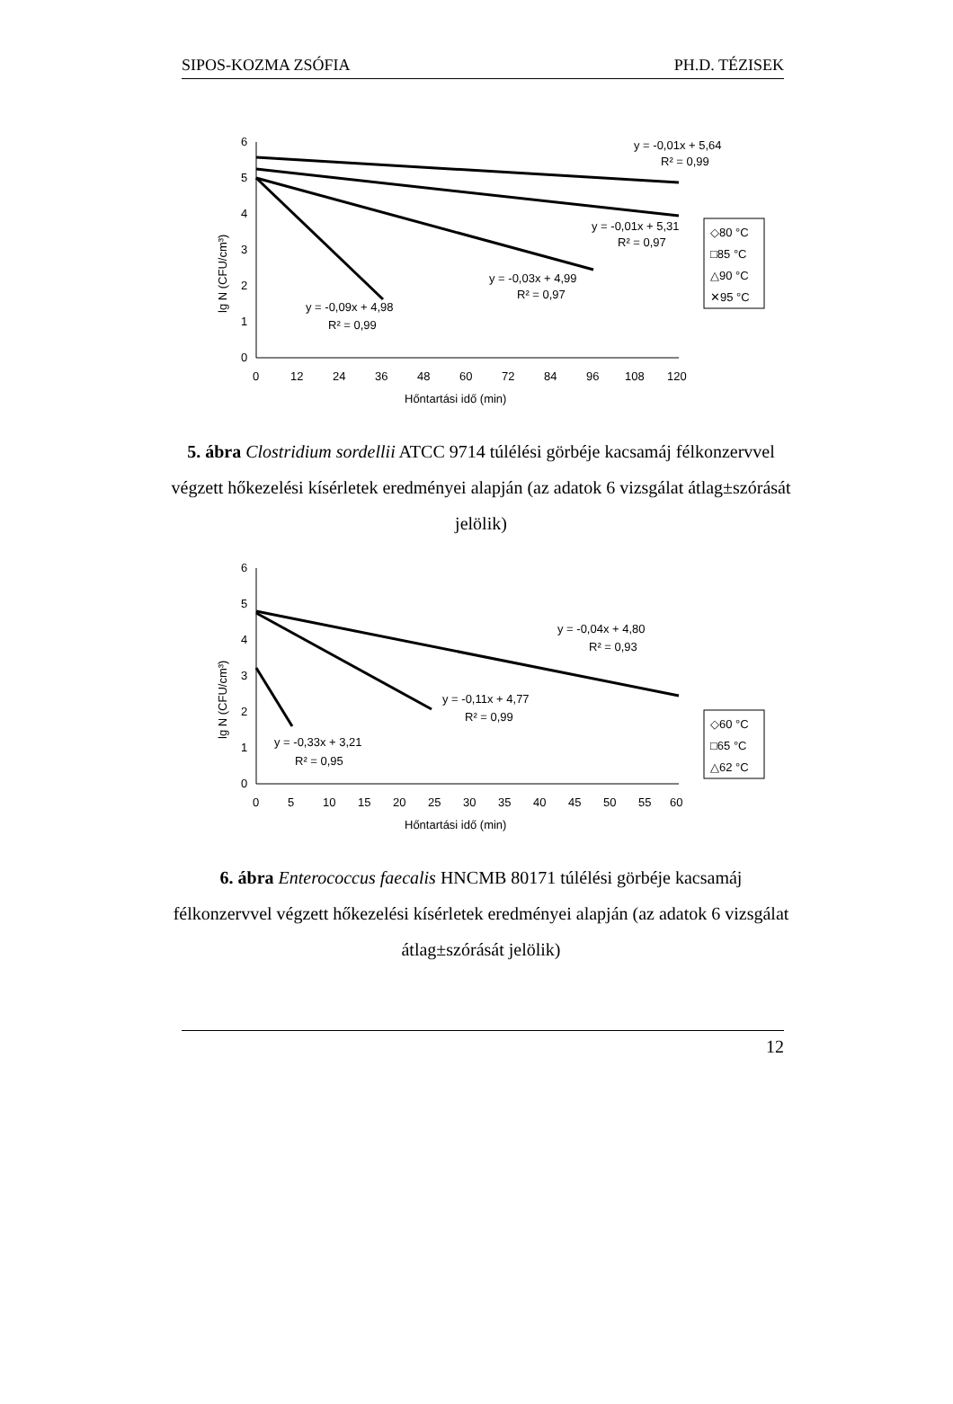SIPOS-KOZMA ZSÓFIA PH.D. TÉZISEK
0
1
2
3
4
5
6
0
12
24
36
48
60
72
84
96
108
120
Hőntartási idő (min)
lg N (CFU/cm³)
y = -0,01x + 5,64
R² = 0,99
y = -0,01x + 5,31
R² = 0,97
y = -0,03x + 4,99
R² = 0,97
y = -0,09x + 4,98
R² = 0,99
◇80 °C
□85 °C
△90 °C
✕95 °C
5. ábra Clostridium sordellii ATCC 9714 túlélési görbéje kacsamáj félkonzervvel végzett hőkezelési kísérletek eredményei alapján (az adatok 6 vizsgálat átlag±szórását jelölik)
0
1
2
3
4
5
6
0
5
10
15
20
25
30
35
40
45
50
55
60
Hőntartási idő (min)
lg N (CFU/cm³)
y = -0,04x + 4,80
R² = 0,93
y = -0,11x + 4,77
R² = 0,99
y = -0,33x + 3,21
R² = 0,95
◇60 °C
□65 °C
△62 °C
6. ábra Enterococcus faecalis HNCMB 80171 túlélési görbéje kacsamáj félkonzervvel végzett hőkezelési kísérletek eredményei alapján (az adatok 6 vizsgálat átlag±szórását jelölik)
12